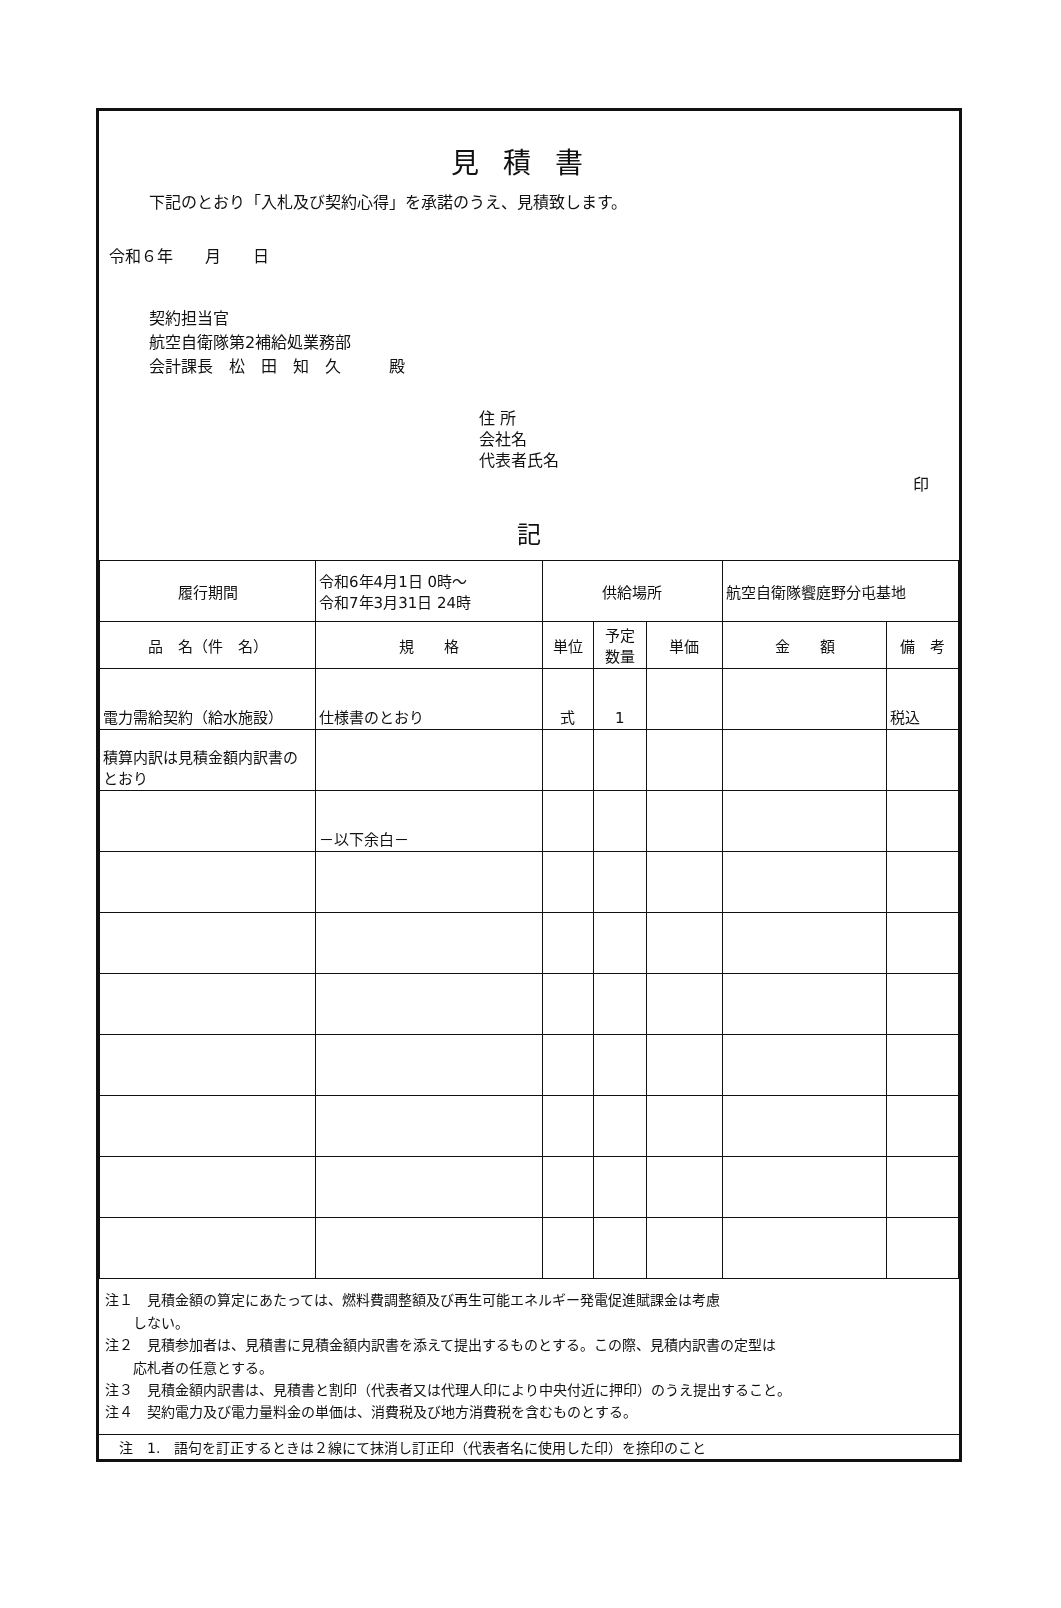見積書
下記のとおり「入札及び契約心得」を承諾のうえ、見積致します。
令和６年　　月　　日
契約担当官
航空自衛隊第2補給処業務部
会計課長　松　田　知　久　　　殿
住 所
会社名
代表者氏名
印
記
| 履行期間 | 令和6年4月1日 0時～ 令和7年3月31日 24時 | 供給場所 | | | 航空自衛隊饗庭野分屯基地 | |
| 品 名（件 名） | 規 格 | 単位 | 予定 数量 | 単価 | 金 額 | 備 考 |
| 電力需給契約（給水施設） | 仕様書のとおり | 式 | 1 | | | 税込 |
| 積算内訳は見積金額内訳書のとおり | | | | | | |
| | －以下余白－ | | | | | |
注１　見積金額の算定にあたっては、燃料費調整額及び再生可能エネルギー発電促進賦課金は考慮
　　しない。
注２　見積参加者は、見積書に見積金額内訳書を添えて提出するものとする。この際、見積内訳書の定型は
　　応札者の任意とする。
注３　見積金額内訳書は、見積書と割印（代表者又は代理人印により中央付近に押印）のうえ提出すること。
注４　契約電力及び電力量料金の単価は、消費税及び地方消費税を含むものとする。
注　1.　語句を訂正するときは２線にて抹消し訂正印（代表者名に使用した印）を捺印のこと